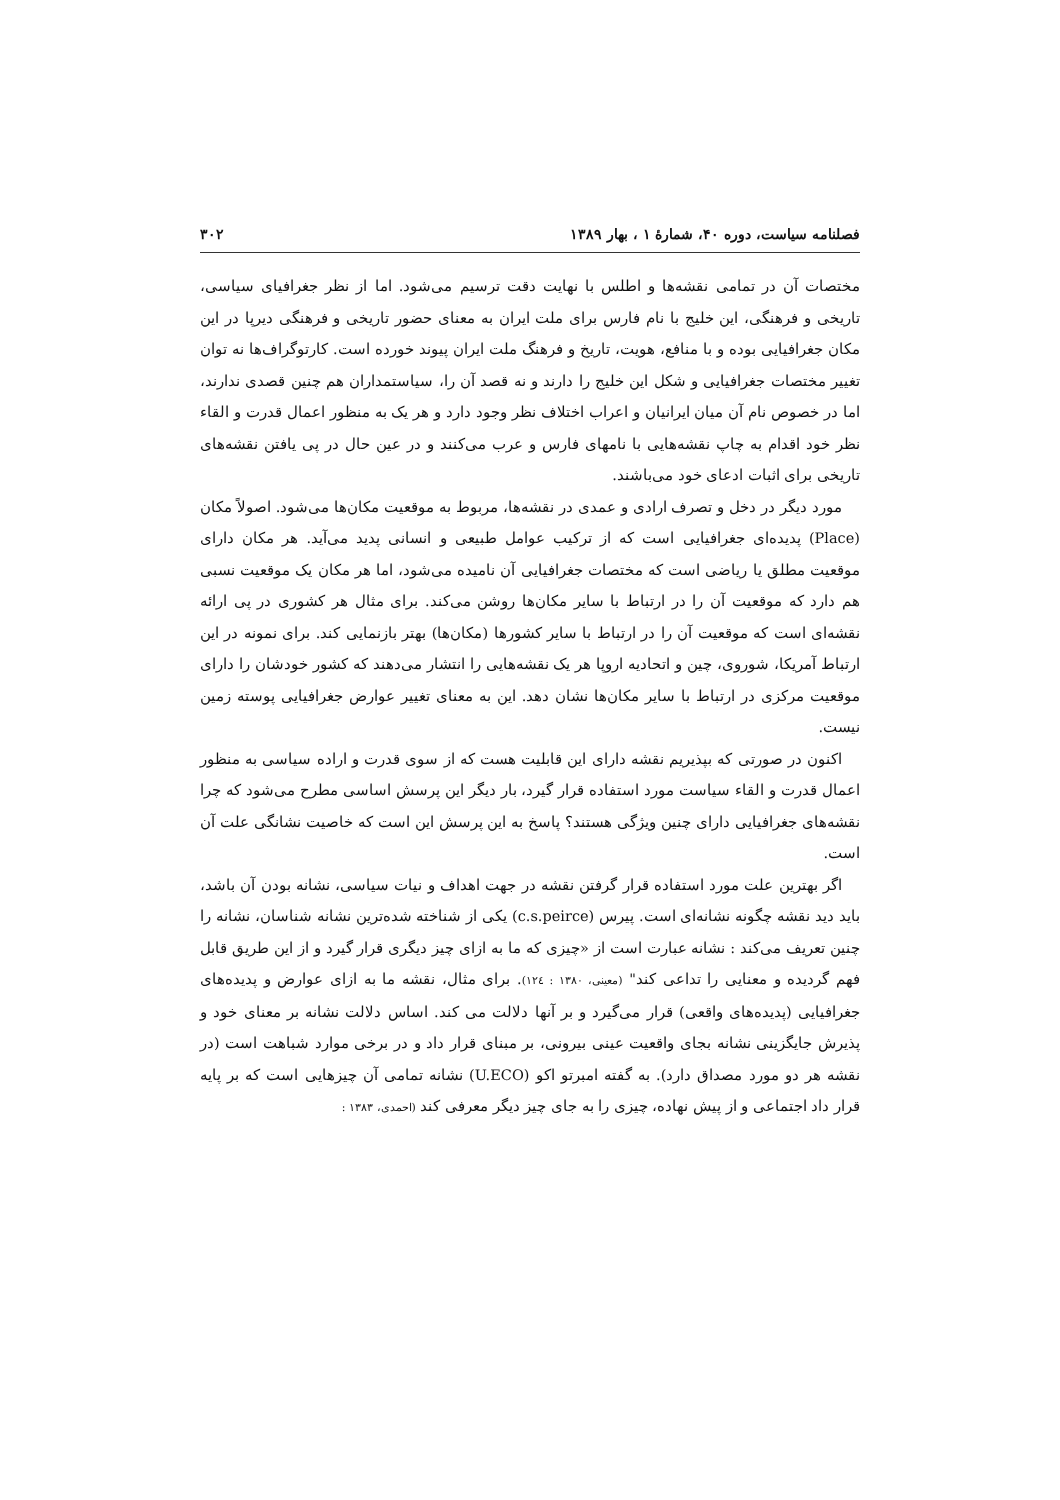فصلنامه سیاست، دوره ۴۰، شمارهٔ ۱ ، بهار ۱۳۸۹ ۳۰۲
مختصات آن در تمامی نقشه‌ها و اطلس با نهایت دقت ترسیم می‌شود. اما از نظر جغرافیای سیاسی، تاریخی و فرهنگی، این خلیج با نام فارس برای ملت ایران به معنای حضور تاریخی و فرهنگی دیرپا در این مکان جغرافیایی بوده و با منافع، هویت، تاریخ و فرهنگ ملت ایران پیوند خورده است. کارتوگراف‌ها نه توان تغییر مختصات جغرافیایی و شکل این خلیج را دارند و نه قصد آن را، سیاستمداران هم چنین قصدی ندارند، اما در خصوص نام آن میان ایرانیان و اعراب اختلاف نظر وجود دارد و هر یک به منظور اعمال قدرت و القاء نظر خود اقدام به چاپ نقشه‌هایی با نامهای فارس و عرب می‌کنند و در عین حال در پی یافتن نقشه‌های تاریخی برای اثبات ادعای خود می‌باشند.
مورد دیگر در دخل و تصرف ارادی و عمدی در نقشه‌ها، مربوط به موقعیت مکان‌ها می‌شود. اصولاً مکان (Place) پدیده‌ای جغرافیایی است که از ترکیب عوامل طبیعی و انسانی پدید می‌آید. هر مکان دارای موقعیت مطلق یا ریاضی است که مختصات جغرافیایی آن نامیده می‌شود، اما هر مکان یک موقعیت نسبی هم دارد که موقعیت آن را در ارتباط با سایر مکان‌ها روشن می‌کند. برای مثال هر کشوری در پی ارائه نقشه‌ای است که موقعیت آن را در ارتباط با سایر کشورها (مکان‌ها) بهتر بازنمایی کند. برای نمونه در این ارتباط آمریکا، شوروی، چین و اتحادیه اروپا هر یک نقشه‌هایی را انتشار می‌دهند که کشور خودشان را دارای موقعیت مرکزی در ارتباط با سایر مکان‌ها نشان دهد. این به معنای تغییر عوارض جغرافیایی پوسته زمین نیست.
اکنون در صورتی که بپذیریم نقشه دارای این قابلیت هست که از سوی قدرت و اراده سیاسی به منظور اعمال قدرت و القاء سیاست مورد استفاده قرار گیرد، بار دیگر این پرسش اساسی مطرح می‌شود که چرا نقشه‌های جغرافیایی دارای چنین ویژگی هستند؟ پاسخ به این پرسش این است که خاصیت نشانگی علت آن است.
اگر بهترین علت مورد استفاده قرار گرفتن نقشه در جهت اهداف و نیات سیاسی، نشانه بودن آن باشد، باید دید نقشه چگونه نشانه‌ای است. پیرس (c.s.peirce) یکی از شناخته شده‌ترین نشانه شناسان، نشانه را چنین تعریف می‌کند : نشانه عبارت است از «چیزی که ما به ازای چیز دیگری قرار گیرد و از این طریق قابل فهم گردیده و معنایی را تداعی کند" (معینی، ۱۳۸۰ : ۱۲٤). برای مثال، نقشه ما به ازای عوارض و پدیده‌های جغرافیایی (پدیده‌های واقعی) قرار می‌گیرد و بر آنها دلالت می کند. اساس دلالت نشانه بر معنای خود و پذیرش جایگزینی نشانه بجای واقعیت عینی بیرونی، بر مبنای قرار داد و در برخی موارد شباهت است (در نقشه هر دو مورد مصداق دارد). به گفته امبرتو اکو (U.ECO) نشانه تمامی آن چیزهایی است که بر پایه قرار داد اجتماعی و از پیش نهاده، چیزی را به جای چیز دیگر معرفی کند (احمدی، ۱۳۸۳ :